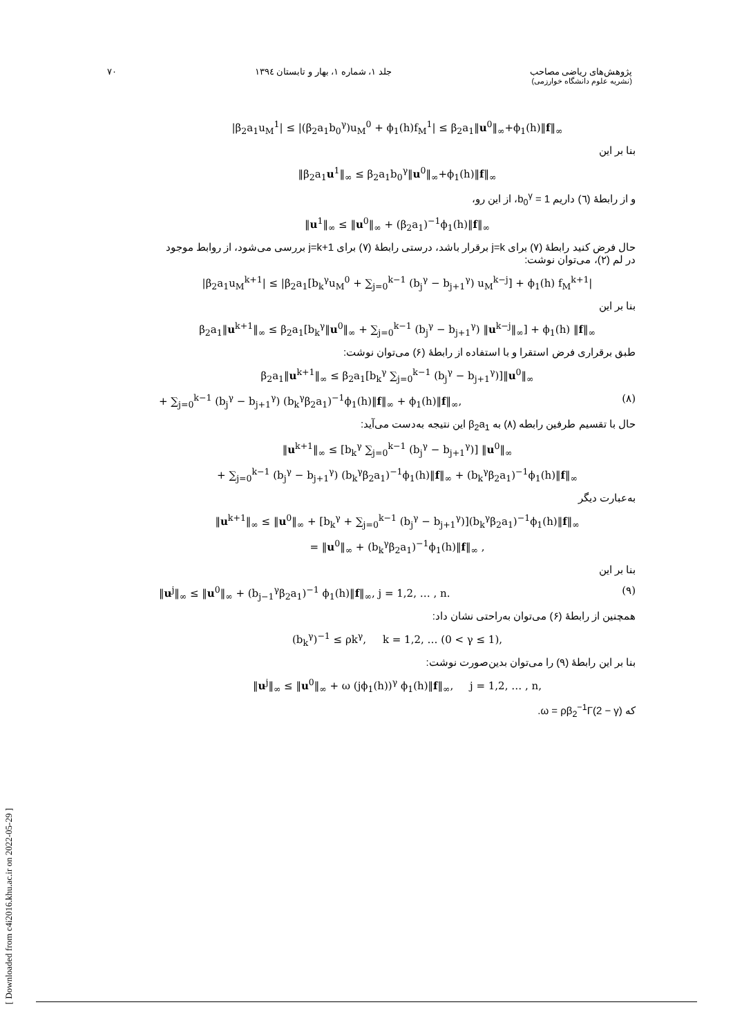پژوهش‌های ریاضی مصاحب
(نشریه علوم دانشگاه خوارزمی)
جلد ۱، شماره ۱، بهار و تابستان ۱۳۹٤
۷۰
|β<sub>2</sub>a<sub>1</sub>u<sub>M</sub><sup>1</sup>| ≤ |(β<sub>2</sub>a<sub>1</sub>b<sub>0</sub><sup>γ</sup>)u<sub>M</sub><sup>0</sup> + ϕ<sub>1</sub>(h)f<sub>M</sub><sup>1</sup>| ≤ β<sub>2</sub>a<sub>1</sub>‖u<sup>0</sup>‖<sub>∞</sub>+ϕ<sub>1</sub>(h)‖f‖<sub>∞</sub>
بنا بر این
‖β<sub>2</sub>a<sub>1</sub>u<sup>1</sup>‖<sub>∞</sub> ≤ β<sub>2</sub>a<sub>1</sub>b<sub>0</sub><sup>γ</sup>‖u<sup>0</sup>‖<sub>∞</sub>+ϕ<sub>1</sub>(h)‖f‖<sub>∞</sub>
و از رابطهٔ (٦) داریم b<sub>0</sub><sup>γ</sup> = 1، از این رو،
‖u<sup>1</sup>‖<sub>∞</sub> ≤ ‖u<sup>0</sup>‖<sub>∞</sub> + (β<sub>2</sub>a<sub>1</sub>)<sup>−1</sup>ϕ<sub>1</sub>(h)‖f‖<sub>∞</sub>
حال فرض کنید رابطهٔ (۷) برای j=k برقرار باشد، درستی رابطهٔ (۷) برای j=k+1 بررسی می‌شود، از روابط موجود در لم (۲)، می‌توان نوشت:
|β<sub>2</sub>a<sub>1</sub>u<sub>M</sub><sup>k+1</sup>| ≤ |β<sub>2</sub>a<sub>1</sub>[b<sub>k</sub><sup>γ</sup>u<sub>M</sub><sup>0</sup> + ∑<sub>j=0</sub><sup>k−1</sup> (b<sub>j</sub><sup>γ</sup> − b<sub>j+1</sub><sup>γ</sup>) u<sub>M</sub><sup>k−j</sup>] + ϕ<sub>1</sub>(h) f<sub>M</sub><sup>k+1</sup>|
بنا بر این
β<sub>2</sub>a<sub>1</sub>‖u<sup>k+1</sup>‖<sub>∞</sub> ≤ β<sub>2</sub>a<sub>1</sub>[b<sub>k</sub><sup>γ</sup>‖u<sup>0</sup>‖<sub>∞</sub> + ∑<sub>j=0</sub><sup>k−1</sup> (b<sub>j</sub><sup>γ</sup> − b<sub>j+1</sub><sup>γ</sup>) ‖u<sup>k−j</sup>‖<sub>∞</sub>] + ϕ<sub>1</sub>(h) ‖f‖<sub>∞</sub>
طبق برقراری فرض استقرا و با استفاده از رابطهٔ (۶) می‌توان نوشت:
β<sub>2</sub>a<sub>1</sub>‖u<sup>k+1</sup>‖<sub>∞</sub> ≤ β<sub>2</sub>a<sub>1</sub>[b<sub>k</sub><sup>γ</sup> ∑<sub>j=0</sub><sup>k−1</sup> (b<sub>j</sub><sup>γ</sup> − b<sub>j+1</sub><sup>γ</sup>)]‖u<sup>0</sup>‖<sub>∞</sub>
+ ∑<sub>j=0</sub><sup>k−1</sup> (b<sub>j</sub><sup>γ</sup> − b<sub>j+1</sub><sup>γ</sup>) (b<sub>k</sub><sup>γ</sup>β<sub>2</sub>a<sub>1</sub>)<sup>−1</sup>ϕ<sub>1</sub>(h)‖f‖<sub>∞</sub> + ϕ<sub>1</sub>(h)‖f‖<sub>∞</sub>, (۸)
حال با تقسیم طرفین رابطه (۸) به β<sub>2</sub>a<sub>1</sub> این نتیجه به‌دست می‌آید:
‖u<sup>k+1</sup>‖<sub>∞</sub> ≤ [b<sub>k</sub><sup>γ</sup> ∑<sub>j=0</sub><sup>k−1</sup> (b<sub>j</sub><sup>γ</sup> − b<sub>j+1</sub><sup>γ</sup>)] ‖u<sup>0</sup>‖<sub>∞</sub>
+ ∑<sub>j=0</sub><sup>k−1</sup> (b<sub>j</sub><sup>γ</sup> − b<sub>j+1</sub><sup>γ</sup>) (b<sub>k</sub><sup>γ</sup>β<sub>2</sub>a<sub>1</sub>)<sup>−1</sup>ϕ<sub>1</sub>(h)‖f‖<sub>∞</sub> + (b<sub>k</sub><sup>γ</sup>β<sub>2</sub>a<sub>1</sub>)<sup>−1</sup>ϕ<sub>1</sub>(h)‖f‖<sub>∞</sub>
به‌عبارت دیگر
‖u<sup>k+1</sup>‖<sub>∞</sub> ≤ ‖u<sup>0</sup>‖<sub>∞</sub> + [b<sub>k</sub><sup>γ</sup> + ∑<sub>j=0</sub><sup>k−1</sup> (b<sub>j</sub><sup>γ</sup> − b<sub>j+1</sub><sup>γ</sup>)](b<sub>k</sub><sup>γ</sup>β<sub>2</sub>a<sub>1</sub>)<sup>−1</sup>ϕ<sub>1</sub>(h)‖f‖<sub>∞</sub>
= ‖u<sup>0</sup>‖<sub>∞</sub> + (b<sub>k</sub><sup>γ</sup>β<sub>2</sub>a<sub>1</sub>)<sup>−1</sup>ϕ<sub>1</sub>(h)‖f‖<sub>∞</sub> ,
بنا بر این
‖u<sup>j</sup>‖<sub>∞</sub> ≤ ‖u<sup>0</sup>‖<sub>∞</sub> + (b<sub>j−1</sub><sup>γ</sup>β<sub>2</sub>a<sub>1</sub>)<sup>−1</sup> ϕ<sub>1</sub>(h)‖f‖<sub>∞</sub>, j = 1,2, … , n. (۹)
همچنین از رابطهٔ (۶) می‌توان به‌راحتی نشان داد:
(b<sub>k</sub><sup>γ</sup>)<sup>−1</sup> ≤ ρk<sup>γ</sup>, k = 1,2, … (0 < γ ≤ 1),
بنا بر این رابطهٔ (۹) را می‌توان بدین‌صورت نوشت:
‖u<sup>j</sup>‖<sub>∞</sub> ≤ ‖u<sup>0</sup>‖<sub>∞</sub> + ω (jϕ<sub>1</sub>(h))<sup>γ</sup> ϕ<sub>1</sub>(h)‖f‖<sub>∞</sub>, j = 1,2, … , n,
که ω = ρβ<sub>2</sub><sup>−1</sup>Γ(2 − γ).
[ Downloaded from c4i2016.khu.ac.ir on 2022-05-29 ]